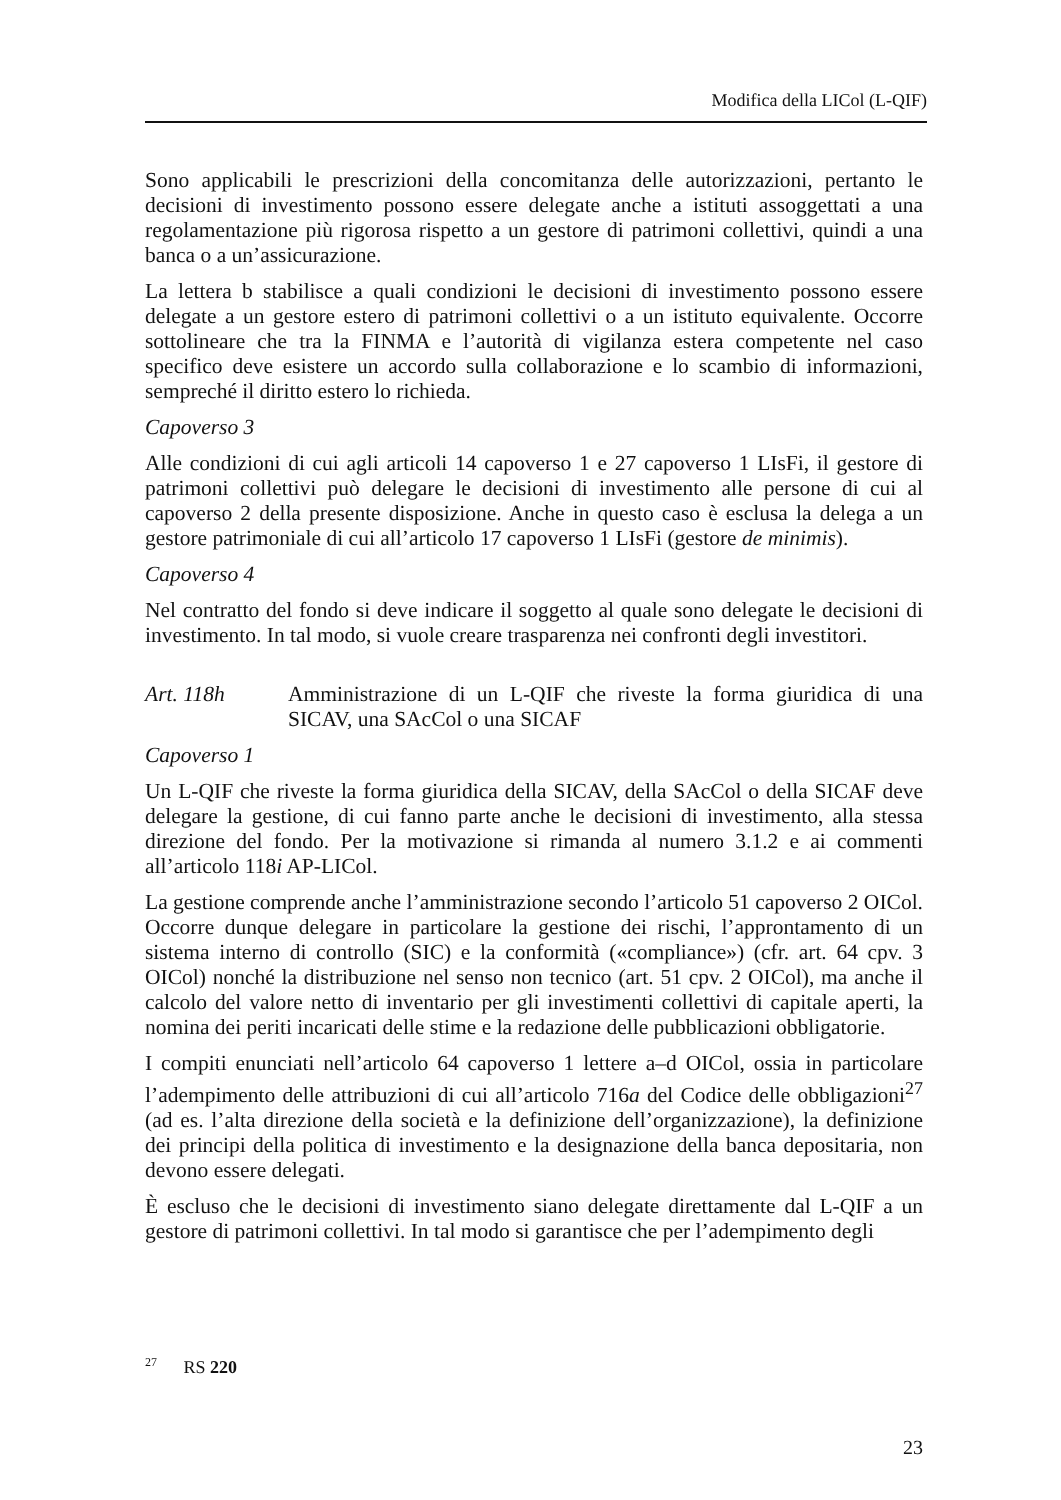Modifica della LICol (L-QIF)
Sono applicabili le prescrizioni della concomitanza delle autorizzazioni, pertanto le decisioni di investimento possono essere delegate anche a istituti assoggettati a una regolamentazione più rigorosa rispetto a un gestore di patrimoni collettivi, quindi a una banca o a un’assicurazione.
La lettera b stabilisce a quali condizioni le decisioni di investimento possono essere delegate a un gestore estero di patrimoni collettivi o a un istituto equivalente. Occorre sottolineare che tra la FINMA e l’autorità di vigilanza estera competente nel caso specifico deve esistere un accordo sulla collaborazione e lo scambio di informazioni, sempreché il diritto estero lo richieda.
Capoverso 3
Alle condizioni di cui agli articoli 14 capoverso 1 e 27 capoverso 1 LIsFi, il gestore di patrimoni collettivi può delegare le decisioni di investimento alle persone di cui al capoverso 2 della presente disposizione. Anche in questo caso è esclusa la delega a un gestore patrimoniale di cui all’articolo 17 capoverso 1 LIsFi (gestore de minimis).
Capoverso 4
Nel contratto del fondo si deve indicare il soggetto al quale sono delegate le decisioni di investimento. In tal modo, si vuole creare trasparenza nei confronti degli investitori.
Art. 118h Amministrazione di un L-QIF che riveste la forma giuridica di una SICAV, una SAcCol o una SICAF
Capoverso 1
Un L-QIF che riveste la forma giuridica della SICAV, della SAcCol o della SICAF deve delegare la gestione, di cui fanno parte anche le decisioni di investimento, alla stessa direzione del fondo. Per la motivazione si rimanda al numero 3.1.2 e ai commenti all’articolo 118i AP-LICol.
La gestione comprende anche l’amministrazione secondo l’articolo 51 capoverso 2 OICol. Occorre dunque delegare in particolare la gestione dei rischi, l’approntamento di un sistema interno di controllo (SIC) e la conformità («compliance») (cfr. art. 64 cpv. 3 OICol) nonché la distribuzione nel senso non tecnico (art. 51 cpv. 2 OICol), ma anche il calcolo del valore netto di inventario per gli investimenti collettivi di capitale aperti, la nomina dei periti incaricati delle stime e la redazione delle pubblicazioni obbligatorie.
I compiti enunciati nell’articolo 64 capoverso 1 lettere a–d OICol, ossia in particolare l’adempimento delle attribuzioni di cui all’articolo 716a del Codice delle obbligazioni<sup>27</sup> (ad es. l’alta direzione della società e la definizione dell’organizzazione), la definizione dei principi della politica di investimento e la designazione della banca depositaria, non devono essere delegati.
È escluso che le decisioni di investimento siano delegate direttamente dal L-QIF a un gestore di patrimoni collettivi. In tal modo si garantisce che per l’adempimento degli
<sup>27</sup> RS 220
23